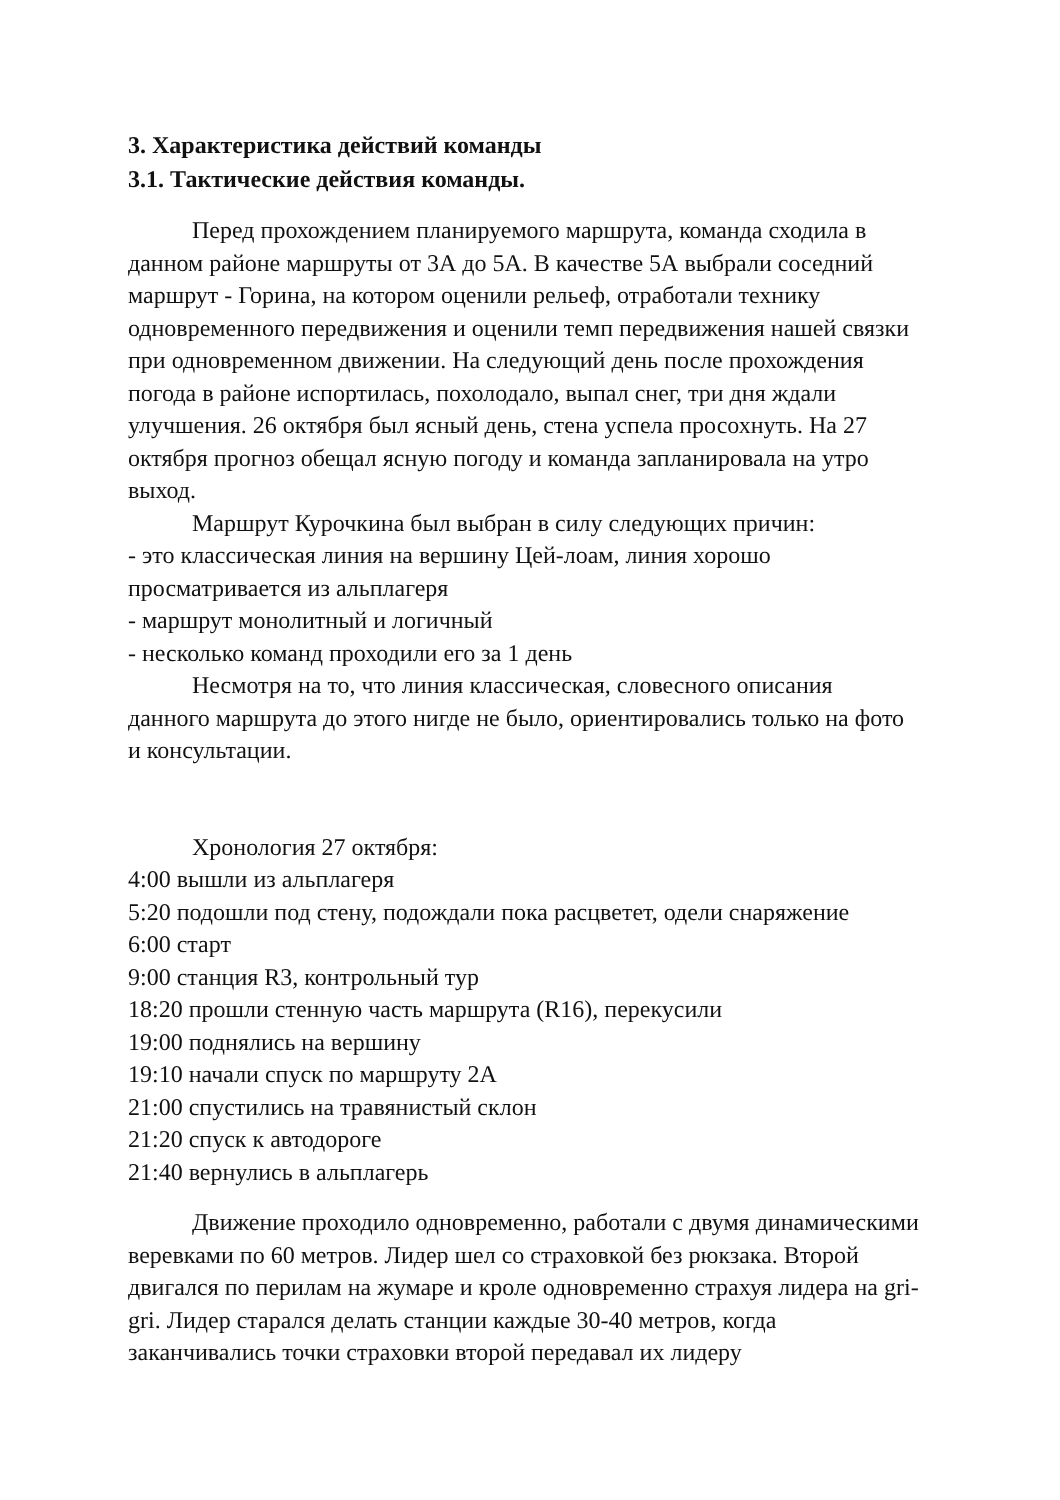3. Характеристика действий команды
3.1. Тактические действия команды.
Перед прохождением планируемого маршрута, команда сходила в данном районе маршруты от 3А до 5А. В качестве 5А выбрали соседний маршрут - Горина, на котором оценили рельеф, отработали технику одновременного передвижения и оценили темп передвижения нашей связки при одновременном движении. На следующий день после прохождения погода в районе испортилась, похолодало, выпал снег, три дня ждали улучшения. 26 октября был ясный день, стена успела просохнуть. На 27 октября прогноз обещал ясную погоду и команда запланировала на утро выход.
Маршрут Курочкина был выбран в силу следующих причин:
- это классическая линия на вершину Цей-лоам, линия хорошо просматривается из альплагеря
- маршрут монолитный и логичный
- несколько команд проходили его за 1 день
Несмотря на то, что линия классическая, словесного описания данного маршрута до этого нигде не было, ориентировались только на фото и консультации.
Хронология 27 октября:
4:00 вышли из альплагеря
5:20 подошли под стену, подождали пока расцветет, одели снаряжение
6:00 старт
9:00 станция R3, контрольный тур
18:20 прошли стенную часть маршрута (R16), перекусили
19:00 поднялись на вершину
19:10 начали спуск по маршруту 2А
21:00 спустились на травянистый склон
21:20 спуск к автодороге
21:40 вернулись в альплагерь
Движение проходило одновременно, работали с двумя динамическими веревками по 60 метров. Лидер шел со страховкой без рюкзака. Второй двигался по перилам на жумаре и кроле одновременно страхуя лидера на gri-gri. Лидер старался делать станции каждые 30-40 метров, когда заканчивались точки страховки второй передавал их лидеру